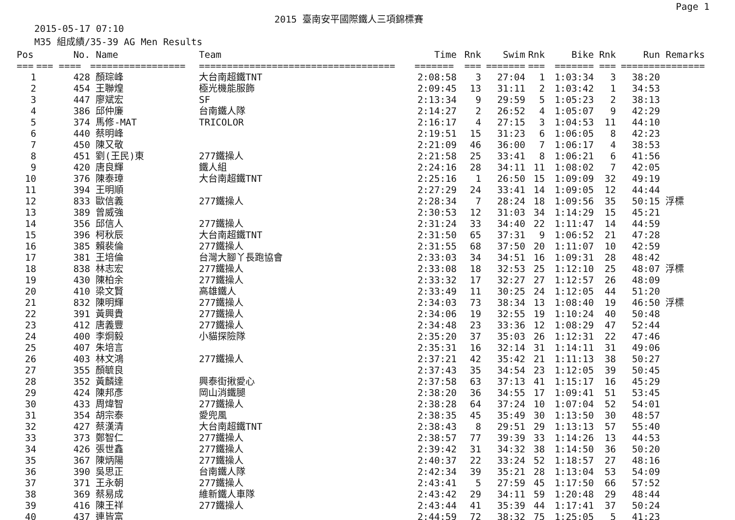Page 1
2015 臺南安平國際鐵人三項錦標賽
2015-05-17 07:10
M35 組成績/35-39 AG Men Results
| Pos | No. | Name | Team | Time | Rnk | Swim | Rnk | Bike | Rnk | Run | Remarks |
| --- | --- | --- | --- | --- | --- | --- | --- | --- | --- | --- | --- |
| === | === ==== | ================= | =================================== | ======= | === | ======= | === | ======= | === | ======= | ======== |
| 1 | 428 | 顏琮峰 | 大台南超鐵TNT | 2:08:58 | 3 | 27:04 | 1 | 1:03:34 | 3 | 38:20 | |
| 2 | 454 | 王聯煌 | 極光機能服飾 | 2:09:45 | 13 | 31:11 | 2 | 1:03:42 | 1 | 34:53 | |
| 3 | 447 | 廖斌宏 | SF | 2:13:34 | 9 | 29:59 | 5 | 1:05:23 | 2 | 38:13 | |
| 4 | 386 | 邱仲廉 | 台南鐵人隊 | 2:14:27 | 2 | 26:52 | 4 | 1:05:07 | 9 | 42:29 | |
| 5 | 374 | 馬修-MAT | TRICOLOR | 2:16:17 | 4 | 27:15 | 3 | 1:04:53 | 11 | 44:10 | |
| 6 | 440 | 蔡明峰 | | 2:19:51 | 15 | 31:23 | 6 | 1:06:05 | 8 | 42:23 | |
| 7 | 450 | 陳又敬 | | 2:21:09 | 46 | 36:00 | 7 | 1:06:17 | 4 | 38:53 | |
| 8 | 451 | 劉(王民)東 | 277鐵操人 | 2:21:58 | 25 | 33:41 | 8 | 1:06:21 | 6 | 41:56 | |
| 9 | 420 | 唐良輝 | 鐵人組 | 2:24:16 | 28 | 34:11 | 11 | 1:08:02 | 7 | 42:05 | |
| 10 | 376 | 陳泰璋 | 大台南超鐵TNT | 2:25:16 | 1 | 26:50 | 15 | 1:09:09 | 32 | 49:19 | |
| 11 | 394 | 王明順 | | 2:27:29 | 24 | 33:41 | 14 | 1:09:05 | 12 | 44:44 | |
| 12 | 833 | 歐信義 | 277鐵操人 | 2:28:34 | 7 | 28:24 | 18 | 1:09:56 | 35 | 50:15 | 浮標 |
| 13 | 389 | 曾威強 | | 2:30:53 | 12 | 31:03 | 34 | 1:14:29 | 15 | 45:21 | |
| 14 | 356 | 邱信人 | 277鐵操人 | 2:31:24 | 33 | 34:40 | 22 | 1:11:47 | 14 | 44:59 | |
| 15 | 396 | 柯秋辰 | 大台南超鐵TNT | 2:31:50 | 65 | 37:31 | 9 | 1:06:52 | 21 | 47:28 | |
| 16 | 385 | 賴裴倫 | 277鐵操人 | 2:31:55 | 68 | 37:50 | 20 | 1:11:07 | 10 | 42:59 | |
| 17 | 381 | 王培倫 | 台灣大腳丫長跑協會 | 2:33:03 | 34 | 34:51 | 16 | 1:09:31 | 28 | 48:42 | |
| 18 | 838 | 林志宏 | 277鐵操人 | 2:33:08 | 18 | 32:53 | 25 | 1:12:10 | 25 | 48:07 | 浮標 |
| 19 | 430 | 陳柏余 | 277鐵操人 | 2:33:32 | 17 | 32:27 | 27 | 1:12:57 | 26 | 48:09 | |
| 20 | 410 | 梁文賢 | 高雄鐵人 | 2:33:49 | 11 | 30:25 | 24 | 1:12:05 | 44 | 51:20 | |
| 21 | 832 | 陳明輝 | 277鐵操人 | 2:34:03 | 73 | 38:34 | 13 | 1:08:40 | 19 | 46:50 | 浮標 |
| 22 | 391 | 黃興貴 | 277鐵操人 | 2:34:06 | 19 | 32:55 | 19 | 1:10:24 | 40 | 50:48 | |
| 23 | 412 | 唐義豐 | 277鐵操人 | 2:34:48 | 23 | 33:36 | 12 | 1:08:29 | 47 | 52:44 | |
| 24 | 400 | 李炯毅 | 小貓探險隊 | 2:35:20 | 37 | 35:03 | 26 | 1:12:31 | 22 | 47:46 | |
| 25 | 407 | 朱培言 | | 2:35:31 | 16 | 32:14 | 31 | 1:14:11 | 31 | 49:06 | |
| 26 | 403 | 林文鴻 | 277鐵操人 | 2:37:21 | 42 | 35:42 | 21 | 1:11:13 | 38 | 50:27 | |
| 27 | 355 | 顏毓良 | | 2:37:43 | 35 | 34:54 | 23 | 1:12:05 | 39 | 50:45 | |
| 28 | 352 | 黃麟達 | 興泰街揪愛心 | 2:37:58 | 63 | 37:13 | 41 | 1:15:17 | 16 | 45:29 | |
| 29 | 424 | 陳邦彥 | 岡山消鐵腿 | 2:38:20 | 36 | 34:55 | 17 | 1:09:41 | 51 | 53:45 | |
| 30 | 433 | 周煒智 | 277鐵操人 | 2:38:28 | 64 | 37:24 | 10 | 1:07:04 | 52 | 54:01 | |
| 31 | 354 | 胡宗泰 | 愛兜風 | 2:38:35 | 45 | 35:49 | 30 | 1:13:50 | 30 | 48:57 | |
| 32 | 427 | 蔡漢清 | 大台南超鐵TNT | 2:38:43 | 8 | 29:51 | 29 | 1:13:13 | 57 | 55:40 | |
| 33 | 373 | 鄭智仁 | 277鐵操人 | 2:38:57 | 77 | 39:39 | 33 | 1:14:26 | 13 | 44:53 | |
| 34 | 426 | 張世鑫 | 277鐵操人 | 2:39:42 | 31 | 34:32 | 38 | 1:14:50 | 36 | 50:20 | |
| 35 | 367 | 陳炳陽 | 277鐵操人 | 2:40:37 | 22 | 33:24 | 52 | 1:18:57 | 27 | 48:16 | |
| 36 | 390 | 吳思正 | 台南鐵人隊 | 2:42:34 | 39 | 35:21 | 28 | 1:13:04 | 53 | 54:09 | |
| 37 | 371 | 王永朝 | 277鐵操人 | 2:43:41 | 5 | 27:59 | 45 | 1:17:50 | 66 | 57:52 | |
| 38 | 369 | 蔡易成 | 維新鐵人車隊 | 2:43:42 | 29 | 34:11 | 59 | 1:20:48 | 29 | 48:44 | |
| 39 | 416 | 陳王祥 | 277鐵操人 | 2:43:44 | 41 | 35:39 | 44 | 1:17:41 | 37 | 50:24 | |
| 40 | 437 | 連皆富 | | 2:44:59 | 72 | 38:32 | 75 | 1:25:05 | 5 | 41:23 | |